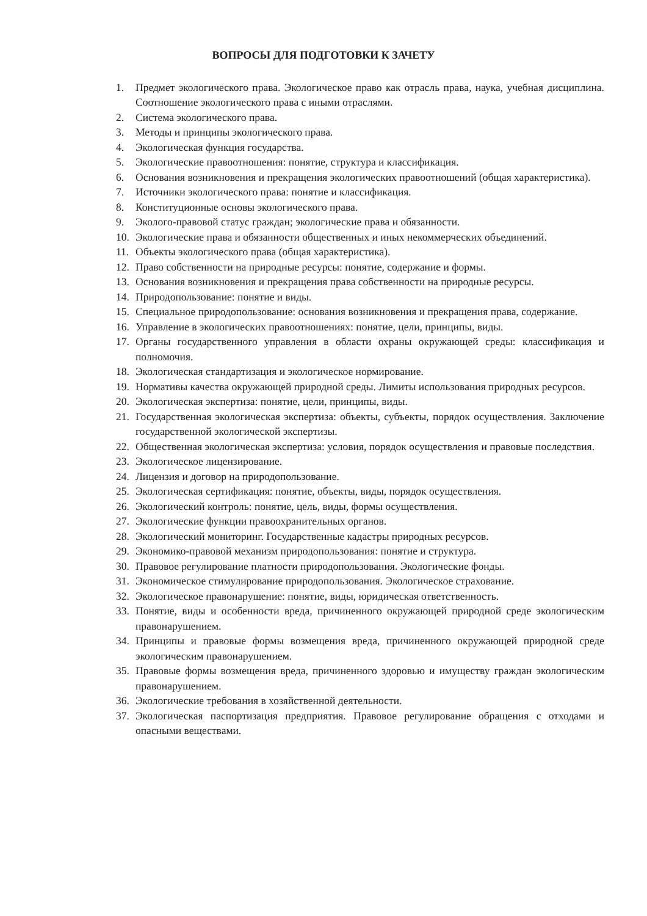ВОПРОСЫ ДЛЯ ПОДГОТОВКИ К ЗАЧЕТУ
1. Предмет экологического права. Экологическое право как отрасль права, наука, учебная дисциплина. Соотношение экологического права с иными отраслями.
2. Система экологического права.
3. Методы и принципы экологического права.
4. Экологическая функция государства.
5. Экологические правоотношения: понятие, структура и классификация.
6. Основания возникновения и прекращения экологических правоотношений (общая характеристика).
7. Источники экологического права: понятие и классификация.
8. Конституционные основы экологического права.
9. Эколого-правовой статус граждан; экологические права и обязанности.
10. Экологические права и обязанности общественных и иных некоммерческих объединений.
11. Объекты экологического права (общая характеристика).
12. Право собственности на природные ресурсы: понятие, содержание и формы.
13. Основания возникновения и прекращения права собственности на природные ресурсы.
14. Природопользование: понятие и виды.
15. Специальное природопользование: основания возникновения и прекращения права, содержание.
16. Управление в экологических правоотношениях: понятие, цели, принципы, виды.
17. Органы государственного управления в области охраны окружающей среды: классификация и полномочия.
18. Экологическая стандартизация и экологическое нормирование.
19. Нормативы качества окружающей природной среды. Лимиты использования природных ресурсов.
20. Экологическая экспертиза: понятие, цели, принципы, виды.
21. Государственная экологическая экспертиза: объекты, субъекты, порядок осуществления. Заключение государственной экологической экспертизы.
22. Общественная экологическая экспертиза: условия, порядок осуществления и правовые последствия.
23. Экологическое лицензирование.
24. Лицензия и договор на природопользование.
25. Экологическая сертификация: понятие, объекты, виды, порядок осуществления.
26. Экологический контроль: понятие, цель, виды, формы осуществления.
27. Экологические функции правоохранительных органов.
28. Экологический мониторинг. Государственные кадастры природных ресурсов.
29. Экономико-правовой механизм природопользования: понятие и структура.
30. Правовое регулирование платности природопользования. Экологические фонды.
31. Экономическое стимулирование природопользования. Экологическое страхование.
32. Экологическое правонарушение: понятие, виды, юридическая ответственность.
33. Понятие, виды и особенности вреда, причиненного окружающей природной среде экологическим правонарушением.
34. Принципы и правовые формы возмещения вреда, причиненного окружающей природной среде экологическим правонарушением.
35. Правовые формы возмещения вреда, причиненного здоровью и имуществу граждан экологическим правонарушением.
36. Экологические требования в хозяйственной деятельности.
37. Экологическая паспортизация предприятия. Правовое регулирование обращения с отходами и опасными веществами.